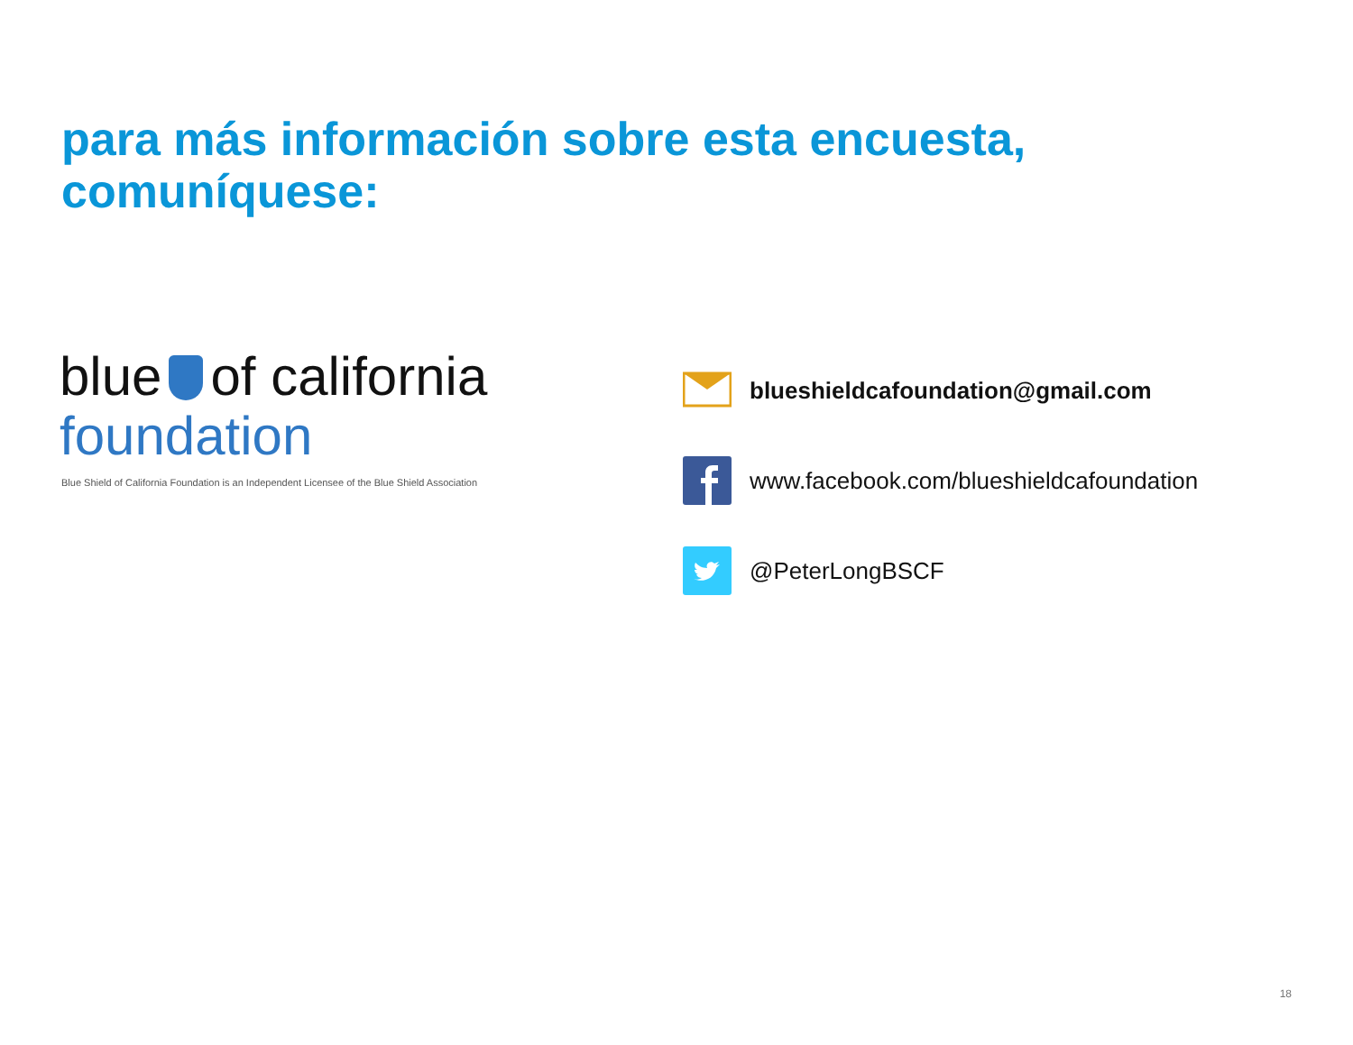para más información sobre esta encuesta,
comuníquese:
blue of california
foundation
Blue Shield of California Foundation is an Independent Licensee of the Blue Shield Association
blueshieldcafoundation@gmail.com
www.facebook.com/blueshieldcafoundation
@PeterLongBSCF
18